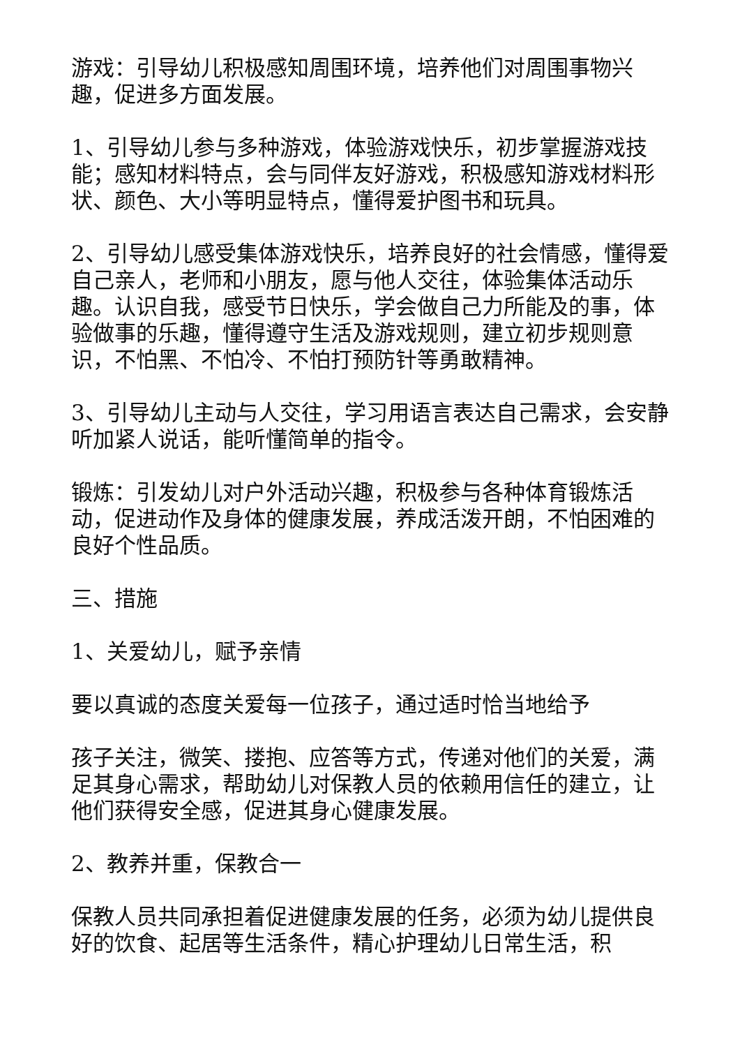游戏：引导幼儿积极感知周围环境，培养他们对周围事物兴趣，促进多方面发展。
1、引导幼儿参与多种游戏，体验游戏快乐，初步掌握游戏技能；感知材料特点，会与同伴友好游戏，积极感知游戏材料形状、颜色、大小等明显特点，懂得爱护图书和玩具。
2、引导幼儿感受集体游戏快乐，培养良好的社会情感，懂得爱自己亲人，老师和小朋友，愿与他人交往，体验集体活动乐趣。认识自我，感受节日快乐，学会做自己力所能及的事，体验做事的乐趣，懂得遵守生活及游戏规则，建立初步规则意识，不怕黑、不怕冷、不怕打预防针等勇敢精神。
3、引导幼儿主动与人交往，学习用语言表达自己需求，会安静听加紧人说话，能听懂简单的指令。
锻炼：引发幼儿对户外活动兴趣，积极参与各种体育锻炼活动，促进动作及身体的健康发展，养成活泼开朗，不怕困难的良好个性品质。
三、措施
1、关爱幼儿，赋予亲情
要以真诚的态度关爱每一位孩子，通过适时恰当地给予
孩子关注，微笑、搂抱、应答等方式，传递对他们的关爱，满足其身心需求，帮助幼儿对保教人员的依赖用信任的建立，让他们获得安全感，促进其身心健康发展。
2、教养并重，保教合一
保教人员共同承担着促进健康发展的任务，必须为幼儿提供良好的饮食、起居等生活条件，精心护理幼儿日常生活，积